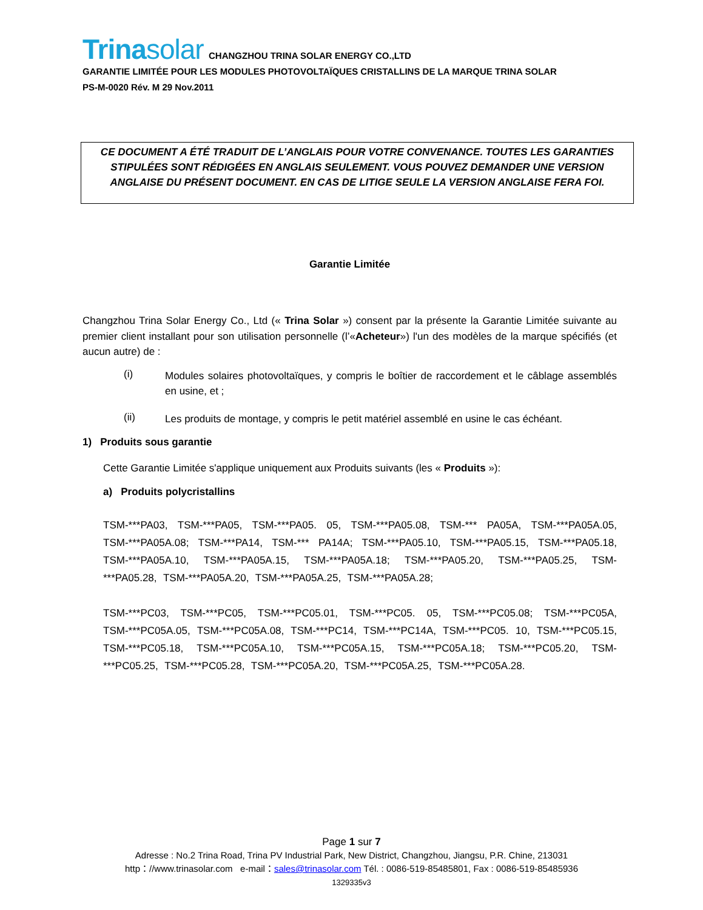Trinasolar CHANGZHOU TRINA SOLAR ENERGY CO.,LTD
GARANTIE LIMITÉE POUR LES MODULES PHOTOVOLTAÏQUES CRISTALLINS DE LA MARQUE TRINA SOLAR
PS-M-0020 Rév. M 29 Nov.2011
CE DOCUMENT A ÉTÉ TRADUIT DE L’ANGLAIS POUR VOTRE CONVENANCE. TOUTES LES GARANTIES
STIPULÉES SONT RÉDIGÉES EN ANGLAIS SEULEMENT. VOUS POUVEZ DEMANDER UNE VERSION
ANGLAISE DU PRÉSENT DOCUMENT. EN CAS DE LITIGE SEULE LA VERSION ANGLAISE FERA FOI.
Garantie Limitée
Changzhou Trina Solar Energy Co., Ltd (« Trina Solar ») consent par la présente la Garantie Limitée suivante au premier client installant pour son utilisation personnelle (l’«Acheteur») l'un des modèles de la marque spécifiés (et aucun autre) de :
(i)
Modules solaires photovoltaïques, y compris le boîtier de raccordement et le câblage assemblés en usine, et ;
(ii)
Les produits de montage, y compris le petit matériel assemblé en usine le cas échéant.
1) Produits sous garantie
Cette Garantie Limitée s'applique uniquement aux Produits suivants (les « Produits »):
a) Produits polycristallins
TSM-***PA03, TSM-***PA05, TSM-***PA05. 05, TSM-***PA05.08, TSM-*** PA05A, TSM-***PA05A.05, TSM-***PA05A.08; TSM-***PA14, TSM-*** PA14A; TSM-***PA05.10, TSM-***PA05.15, TSM-***PA05.18, TSM-***PA05A.10, TSM-***PA05A.15, TSM-***PA05A.18; TSM-***PA05.20, TSM-***PA05.25, TSM-***PA05.28, TSM-***PA05A.20, TSM-***PA05A.25, TSM-***PA05A.28;
TSM-***PC03, TSM-***PC05, TSM-***PC05.01, TSM-***PC05. 05, TSM-***PC05.08; TSM-***PC05A, TSM-***PC05A.05, TSM-***PC05A.08, TSM-***PC14, TSM-***PC14A, TSM-***PC05. 10, TSM-***PC05.15, TSM-***PC05.18, TSM-***PC05A.10, TSM-***PC05A.15, TSM-***PC05A.18; TSM-***PC05.20, TSM-***PC05.25, TSM-***PC05.28, TSM-***PC05A.20, TSM-***PC05A.25, TSM-***PC05A.28.
Page 1 sur 7
Adresse : No.2 Trina Road, Trina PV Industrial Park, New District, Changzhou, Jiangsu, P.R. Chine, 213031
http：//www.trinasolar.com e-mail：sales@trinasolar.com Tél. : 0086-519-85485801, Fax : 0086-519-85485936
1329335v3